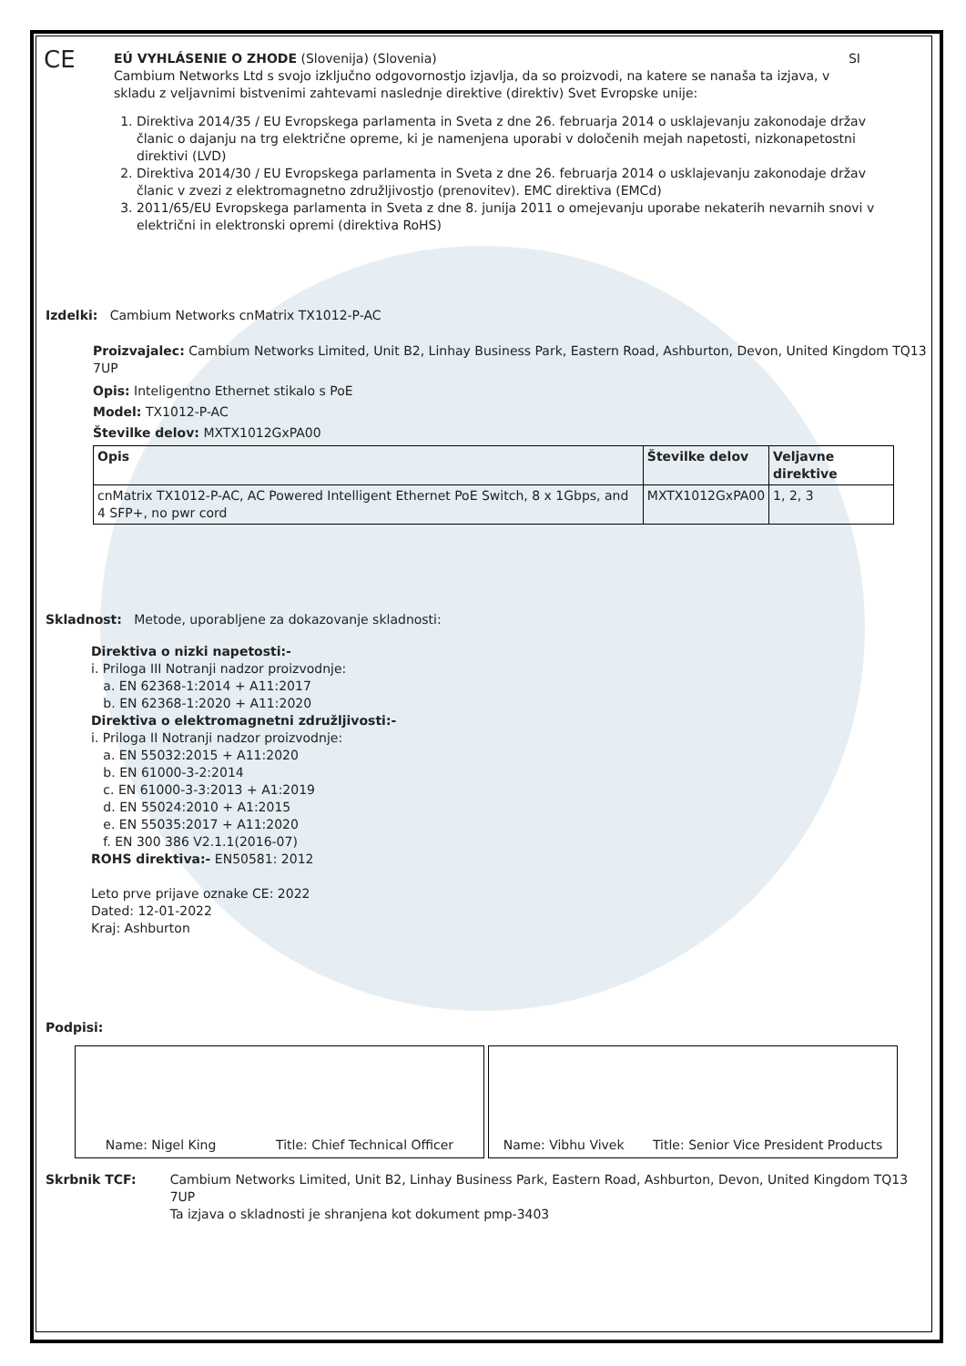CE
EÚ VYHLÁSENIE O ZHODE (Slovenija) (Slovenia) SI
Cambium Networks Ltd s svojo izključno odgovornostjo izjavlja, da so proizvodi, na katere se nanaša ta izjava, v skladu z veljavnimi bistvenimi zahtevami naslednje direktive (direktiv) Svet Evropske unije:
1. Direktiva 2014/35 / EU Evropskega parlamenta in Sveta z dne 26. februarja 2014 o usklajevanju zakonodaje držav članic o dajanju na trg električne opreme, ki je namenjena uporabi v določenih mejah napetosti, nizkonapetostni direktivi (LVD)
2. Direktiva 2014/30 / EU Evropskega parlamenta in Sveta z dne 26. februarja 2014 o usklajevanju zakonodaje držav članic v zvezi z elektromagnetno združljivostjo (prenovitev). EMC direktiva (EMCd)
3. 2011/65/EU Evropskega parlamenta in Sveta z dne 8. junija 2011 o omejevanju uporabe nekaterih nevarnih snovi v električni in elektronski opremi (direktiva RoHS)
Izdelki: Cambium Networks cnMatrix TX1012-P-AC
Proizvajalec: Cambium Networks Limited, Unit B2, Linhay Business Park, Eastern Road, Ashburton, Devon, United Kingdom TQ13 7UP
Opis: Inteligentno Ethernet stikalo s PoE
Model: TX1012-P-AC
Številke delov: MXTX1012GxPA00
| Opis | Številke delov | Veljavne direktive |
| --- | --- | --- |
| cnMatrix TX1012-P-AC, AC Powered Intelligent Ethernet PoE Switch, 8 x 1Gbps, and 4 SFP+, no pwr cord | MXTX1012GxPA00 | 1, 2, 3 |
Skladnost: Metode, uporabljene za dokazovanje skladnosti:
Direktiva o nizki napetosti:-
i. Priloga III Notranji nadzor proizvodnje:
a. EN 62368-1:2014 + A11:2017
b. EN 62368-1:2020 + A11:2020
Direktiva o elektromagnetni združljivosti:-
i. Priloga II Notranji nadzor proizvodnje:
a. EN 55032:2015 + A11:2020
b. EN 61000-3-2:2014
c. EN 61000-3-3:2013 + A1:2019
d. EN 55024:2010 + A1:2015
e. EN 55035:2017 + A11:2020
f. EN 300 386 V2.1.1(2016-07)
ROHS direktiva:- EN50581: 2012
Leto prve prijave oznake CE: 2022
Dated: 12-01-2022
Kraj: Ashburton
Podpisi:
Name: Nigel King Title: Chief Technical Officer Name: Vibhu Vivek Title: Senior Vice President Products
Skrbnik TCF: Cambium Networks Limited, Unit B2, Linhay Business Park, Eastern Road, Ashburton, Devon, United Kingdom TQ13 7UP
Ta izjava o skladnosti je shranjena kot dokument pmp-3403